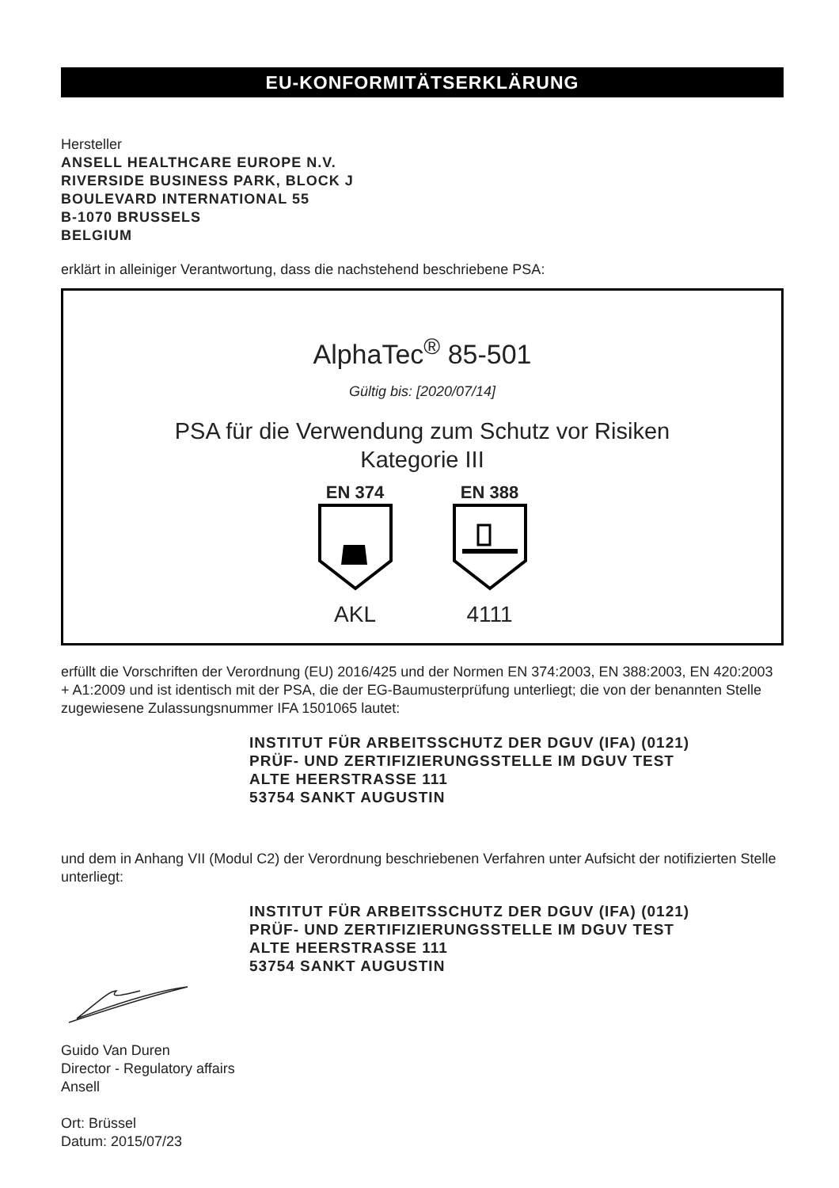EU-KONFORMITÄTSERKLÄRUNG
Hersteller
ANSELL HEALTHCARE EUROPE N.V.
RIVERSIDE BUSINESS PARK, BLOCK J
BOULEVARD INTERNATIONAL 55
B-1070 BRUSSELS
BELGIUM
erklärt in alleiniger Verantwortung, dass die nachstehend beschriebene PSA:
AlphaTec<sup>®</sup> 85-501
Gültig bis: [2020/07/14]
PSA für die Verwendung zum Schutz vor Risiken
Kategorie III
EN 374
AKL
EN 388
4111
erfüllt die Vorschriften der Verordnung (EU) 2016/425 und der Normen EN 374:2003, EN 388:2003, EN 420:2003 + A1:2009 und ist identisch mit der PSA, die der EG-Baumusterprüfung unterliegt; die von der benannten Stelle zugewiesene Zulassungsnummer IFA 1501065 lautet:
INSTITUT FÜR ARBEITSSCHUTZ DER DGUV (IFA) (0121)
PRÜF- UND ZERTIFIZIERUNGSSTELLE IM DGUV TEST
ALTE HEERSTRASSE 111
53754 SANKT AUGUSTIN
und dem in Anhang VII (Modul C2) der Verordnung beschriebenen Verfahren unter Aufsicht der notifizierten Stelle unterliegt:
INSTITUT FÜR ARBEITSSCHUTZ DER DGUV (IFA) (0121)
PRÜF- UND ZERTIFIZIERUNGSSTELLE IM DGUV TEST
ALTE HEERSTRASSE 111
53754 SANKT AUGUSTIN
Guido Van Duren
Director - Regulatory affairs
Ansell
Ort: Brüssel
Datum: 2015/07/23